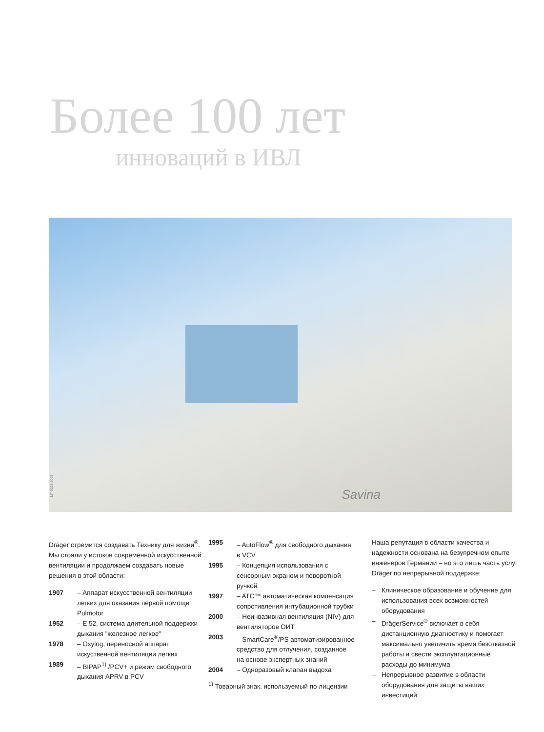Более 100 лет
инноваций в ИВЛ
Savina
MT-0016-2008
Dräger стремится создавать Технику для жизни<sup>®</sup>. Мы стояли у истоков современной искусственной вентиляции и продолжаем создавать новые решения в этой области:
1907 – Аппарат искусственной вентиляции легких для оказания первой помощи Pulmotor
1952 – E 52, система длительной поддержки дыхания "железное легкое"
1978 – Oxylog, переносной аппарат искуственной вентиляции легких
1989 – BIPAP<sup>1)</sup> /PCV+ и режим свободного дыхания APRV в PCV
1995 – AutoFlow<sup>®</sup> для свободного дыхания в VCV
1995 – Концепция использования с сенсорным экраном и поворотной ручкой
1997 – ATC™ автоматическая компенсация сопротивления интубационной трубки
2000 – Неинвазивная вентиляция (NIV) для вентиляторов ОИТ
2003 – SmartCare<sup>®</sup>/PS автоматизированное средство для отлучения, созданное на основе экспертных знаний
2004 – Одноразовый клапан выдоха
<sup>1)</sup> Товарный знак, используемый по лицензии
Наша репутация в области качества и надежности основана на безупречном опыте инженеров Германии – но это лишь часть услуг Dräger по непрерывной поддержке:
– Клиническое образование и обучение для использования всех возможностей оборудования
– DrägerService<sup>®</sup> включает в себя дистанционную диагностику и помогает максимально увеличить время безотказной работы и свести эксплуатационные расходы до минимума
– Непрерывное развитие в области оборудования для защиты ваших инвестиций